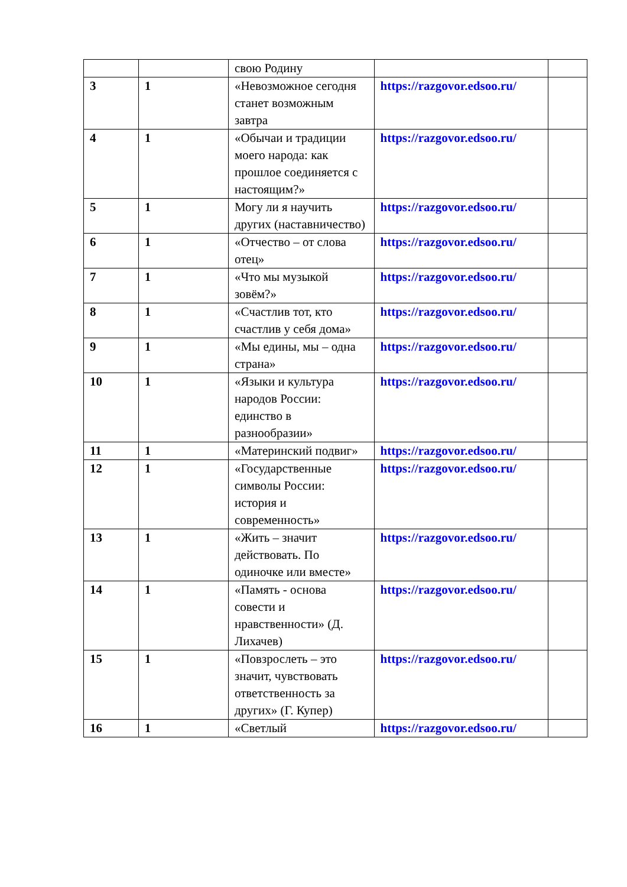| | | свою Родину | | |
| 3 | 1 | «Невозможное сегодня станет возможным завтра | https://razgovor.edsoo.ru/ | |
| 4 | 1 | «Обычаи и традиции моего народа: как прошлое соединяется с настоящим?» | https://razgovor.edsoo.ru/ | |
| 5 | 1 | Могу ли я научить других (наставничество) | https://razgovor.edsoo.ru/ | |
| 6 | 1 | «Отчество – от слова отец» | https://razgovor.edsoo.ru/ | |
| 7 | 1 | «Что мы музыкой зовём?» | https://razgovor.edsoo.ru/ | |
| 8 | 1 | «Счастлив тот, кто счастлив у себя дома» | https://razgovor.edsoo.ru/ | |
| 9 | 1 | «Мы едины, мы – одна страна» | https://razgovor.edsoo.ru/ | |
| 10 | 1 | «Языки и культура народов России: единство в разнообразии» | https://razgovor.edsoo.ru/ | |
| 11 | 1 | «Материнский подвиг» | https://razgovor.edsoo.ru/ | |
| 12 | 1 | «Государственные символы России: история и современность» | https://razgovor.edsoo.ru/ | |
| 13 | 1 | «Жить – значит действовать. По одиночке или вместе» | https://razgovor.edsoo.ru/ | |
| 14 | 1 | «Память - основа совести и нравственности» (Д. Лихачев) | https://razgovor.edsoo.ru/ | |
| 15 | 1 | «Повзрослеть – это значит, чувствовать ответственность за других» (Г. Купер) | https://razgovor.edsoo.ru/ | |
| 16 | 1 | «Светлый | https://razgovor.edsoo.ru/ | |